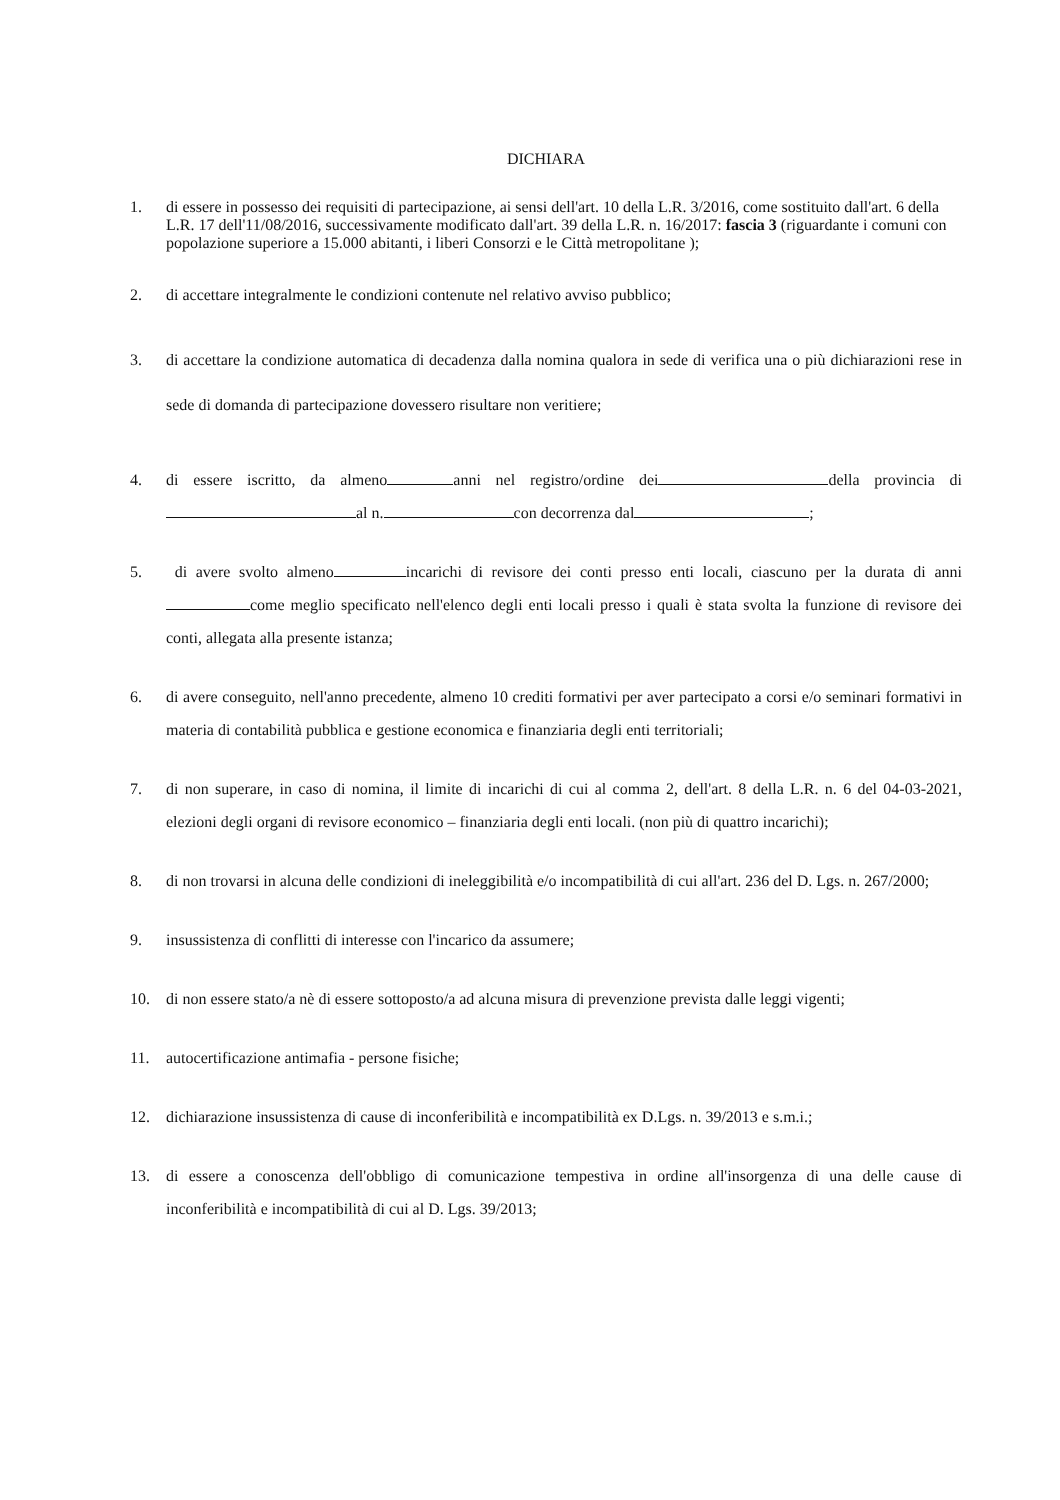DICHIARA
1. di essere in possesso dei requisiti di partecipazione, ai sensi dell'art. 10 della L.R. 3/2016, come sostituito dall'art. 6 della L.R. 17 dell'11/08/2016, successivamente modificato dall'art. 39 della L.R. n. 16/2017: fascia 3 (riguardante i comuni con popolazione superiore a 15.000 abitanti, i liberi Consorzi e le Città metropolitane );
2. di accettare integralmente le condizioni contenute nel relativo avviso pubblico;
3. di accettare la condizione automatica di decadenza dalla nomina qualora in sede di verifica una o più dichiarazioni rese in sede di domanda di partecipazione dovessero risultare non veritiere;
4. di essere iscritto, da almeno anni nel registro/ordine dei della provincia di al n. con decorrenza dal ;
5. di avere svolto almeno incarichi di revisore dei conti presso enti locali, ciascuno per la durata di anni come meglio specificato nell'elenco degli enti locali presso i quali è stata svolta la funzione di revisore dei conti, allegata alla presente istanza;
6. di avere conseguito, nell'anno precedente, almeno 10 crediti formativi per aver partecipato a corsi e/o seminari formativi in materia di contabilità pubblica e gestione economica e finanziaria degli enti territoriali;
7. di non superare, in caso di nomina, il limite di incarichi di cui al comma 2, dell'art. 8 della L.R. n. 6 del 04-03-2021, elezioni degli organi di revisore economico – finanziaria degli enti locali. (non più di quattro incarichi);
8. di non trovarsi in alcuna delle condizioni di ineleggibilità e/o incompatibilità di cui all'art. 236 del D. Lgs. n. 267/2000;
9. insussistenza di conflitti di interesse con l'incarico da assumere;
10. di non essere stato/a nè di essere sottoposto/a ad alcuna misura di prevenzione prevista dalle leggi vigenti;
11. autocertificazione antimafia - persone fisiche;
12. dichiarazione insussistenza di cause di inconferibilità e incompatibilità ex D.Lgs. n. 39/2013 e s.m.i.;
13. di essere a conoscenza dell'obbligo di comunicazione tempestiva in ordine all'insorgenza di una delle cause di inconferibilità e incompatibilità di cui al D. Lgs. 39/2013;